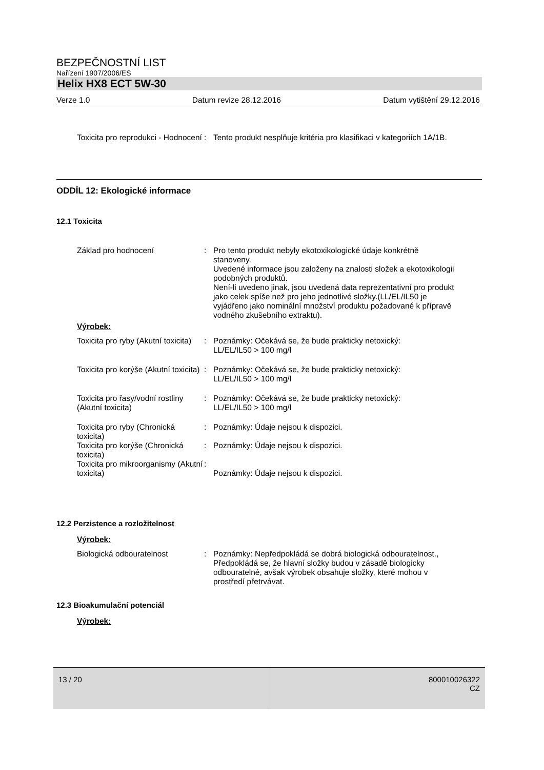BEZPEČNOSTNÍ LIST
Nařízení 1907/2006/ES
Helix HX8 ECT 5W-30
Verze 1.0 Datum revize 28.12.2016 Datum vytištění 29.12.2016
Toxicita pro reprodukci - Hodnocení
: Tento produkt nesplňuje kritéria pro klasifikaci v kategoriích 1A/1B.
ODDÍL 12: Ekologické informace
12.1 Toxicita
Základ pro hodnocení : Pro tento produkt nebyly ekotoxikologické údaje konkrétně stanoveny.
Uvedené informace jsou založeny na znalosti složek a ekotoxikologii podobných produktů.
Není-li uvedeno jinak, jsou uvedená data reprezentativní pro produkt jako celek spíše než pro jeho jednotlivé složky.(LL/EL/IL50 je vyjádřeno jako nominální množství produktu požadované k přípravě vodného zkušebního extraktu).
Výrobek:
Toxicita pro ryby (Akutní toxicita)
: Poznámky: Očekává se, že bude prakticky netoxický:
LL/EL/IL50 > 100 mg/l
Toxicita pro korýše (Akutní toxicita)
: Poznámky: Očekává se, že bude prakticky netoxický:
LL/EL/IL50 > 100 mg/l
Toxicita pro řasy/vodní rostliny (Akutní toxicita)
: Poznámky: Očekává se, že bude prakticky netoxický:
LL/EL/IL50 > 100 mg/l
Toxicita pro ryby (Chronická toxicita)
: Poznámky: Údaje nejsou k dispozici.
Toxicita pro korýše (Chronická toxicita)
: Poznámky: Údaje nejsou k dispozici.
Toxicita pro mikroorganismy (Akutní toxicita)
:
Poznámky: Údaje nejsou k dispozici.
12.2 Perzistence a rozložitelnost
Výrobek:
Biologická odbouratelnost : Poznámky: Nepředpokládá se dobrá biologická odbouratelnost., Předpokládá se, že hlavní složky budou v zásadě biologicky odbouratelné, avšak výrobek obsahuje složky, které mohou v prostředí přetrvávat.
12.3 Bioakumulační potenciál
Výrobek:
13 / 20 800010026322
CZ